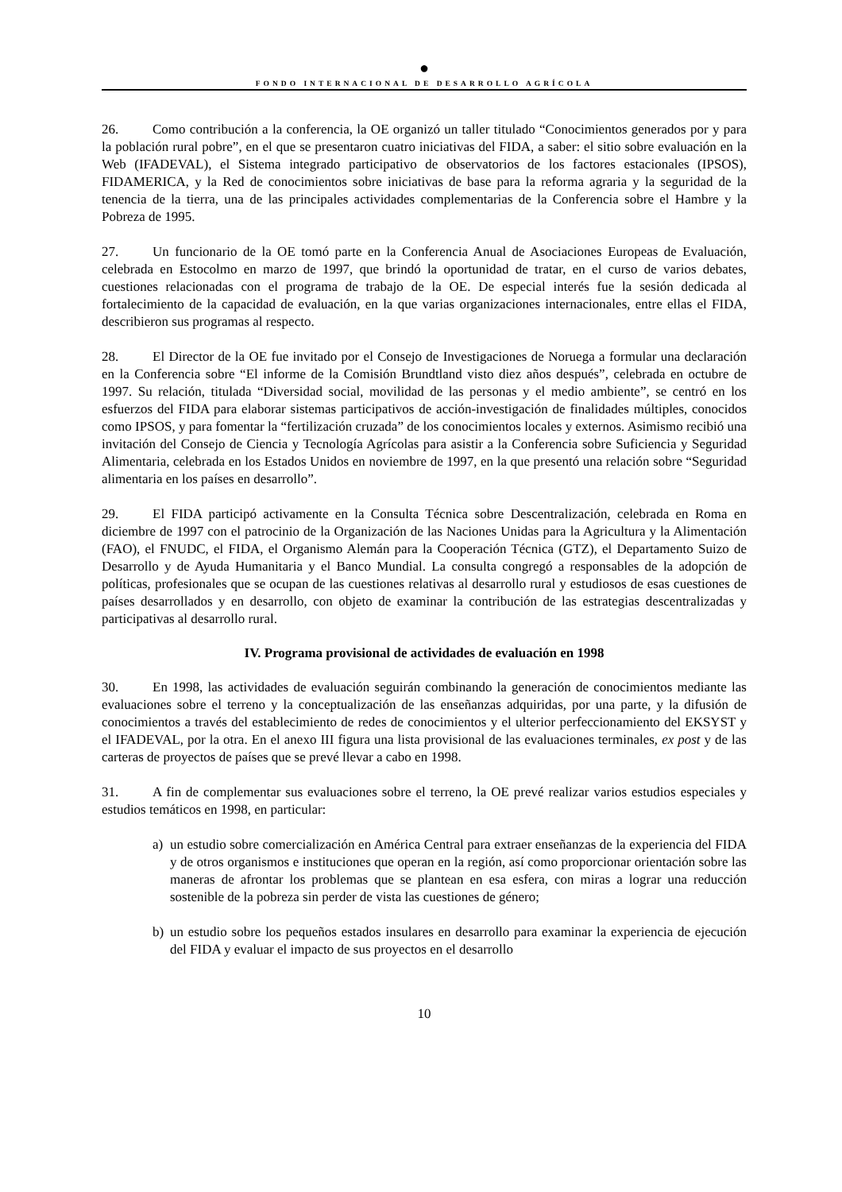●
FONDO INTERNACIONAL DE DESARROLLO AGRÍCOLA
26. Como contribución a la conferencia, la OE organizó un taller titulado “Conocimientos generados por y para la población rural pobre”, en el que se presentaron cuatro iniciativas del FIDA, a saber: el sitio sobre evaluación en la Web (IFADEVAL), el Sistema integrado participativo de observatorios de los factores estacionales (IPSOS), FIDAMERICA, y la Red de conocimientos sobre iniciativas de base para la reforma agraria y la seguridad de la tenencia de la tierra, una de las principales actividades complementarias de la Conferencia sobre el Hambre y la Pobreza de 1995.
27. Un funcionario de la OE tomó parte en la Conferencia Anual de Asociaciones Europeas de Evaluación, celebrada en Estocolmo en marzo de 1997, que brindó la oportunidad de tratar, en el curso de varios debates, cuestiones relacionadas con el programa de trabajo de la OE. De especial interés fue la sesión dedicada al fortalecimiento de la capacidad de evaluación, en la que varias organizaciones internacionales, entre ellas el FIDA, describieron sus programas al respecto.
28. El Director de la OE fue invitado por el Consejo de Investigaciones de Noruega a formular una declaración en la Conferencia sobre “El informe de la Comisión Brundtland visto diez años después”, celebrada en octubre de 1997. Su relación, titulada “Diversidad social, movilidad de las personas y el medio ambiente”, se centró en los esfuerzos del FIDA para elaborar sistemas participativos de acción-investigación de finalidades múltiples, conocidos como IPSOS, y para fomentar la “fertilización cruzada” de los conocimientos locales y externos. Asimismo recibió una invitación del Consejo de Ciencia y Tecnología Agrícolas para asistir a la Conferencia sobre Suficiencia y Seguridad Alimentaria, celebrada en los Estados Unidos en noviembre de 1997, en la que presentó una relación sobre “Seguridad alimentaria en los países en desarrollo”.
29. El FIDA participó activamente en la Consulta Técnica sobre Descentralización, celebrada en Roma en diciembre de 1997 con el patrocinio de la Organización de las Naciones Unidas para la Agricultura y la Alimentación (FAO), el FNUDC, el FIDA, el Organismo Alemán para la Cooperación Técnica (GTZ), el Departamento Suizo de Desarrollo y de Ayuda Humanitaria y el Banco Mundial. La consulta congregó a responsables de la adopción de políticas, profesionales que se ocupan de las cuestiones relativas al desarrollo rural y estudiosos de esas cuestiones de países desarrollados y en desarrollo, con objeto de examinar la contribución de las estrategias descentralizadas y participativas al desarrollo rural.
IV. Programa provisional de actividades de evaluación en 1998
30. En 1998, las actividades de evaluación seguirán combinando la generación de conocimientos mediante las evaluaciones sobre el terreno y la conceptualización de las enseñanzas adquiridas, por una parte, y la difusión de conocimientos a través del establecimiento de redes de conocimientos y el ulterior perfeccionamiento del EKSYST y el IFADEVAL, por la otra. En el anexo III figura una lista provisional de las evaluaciones terminales, ex post y de las carteras de proyectos de países que se prevé llevar a cabo en 1998.
31. A fin de complementar sus evaluaciones sobre el terreno, la OE prevé realizar varios estudios especiales y estudios temáticos en 1998, en particular:
a) un estudio sobre comercialización en América Central para extraer enseñanzas de la experiencia del FIDA y de otros organismos e instituciones que operan en la región, así como proporcionar orientación sobre las maneras de afrontar los problemas que se plantean en esa esfera, con miras a lograr una reducción sostenible de la pobreza sin perder de vista las cuestiones de género;
b) un estudio sobre los pequeños estados insulares en desarrollo para examinar la experiencia de ejecución del FIDA y evaluar el impacto de sus proyectos en el desarrollo
10